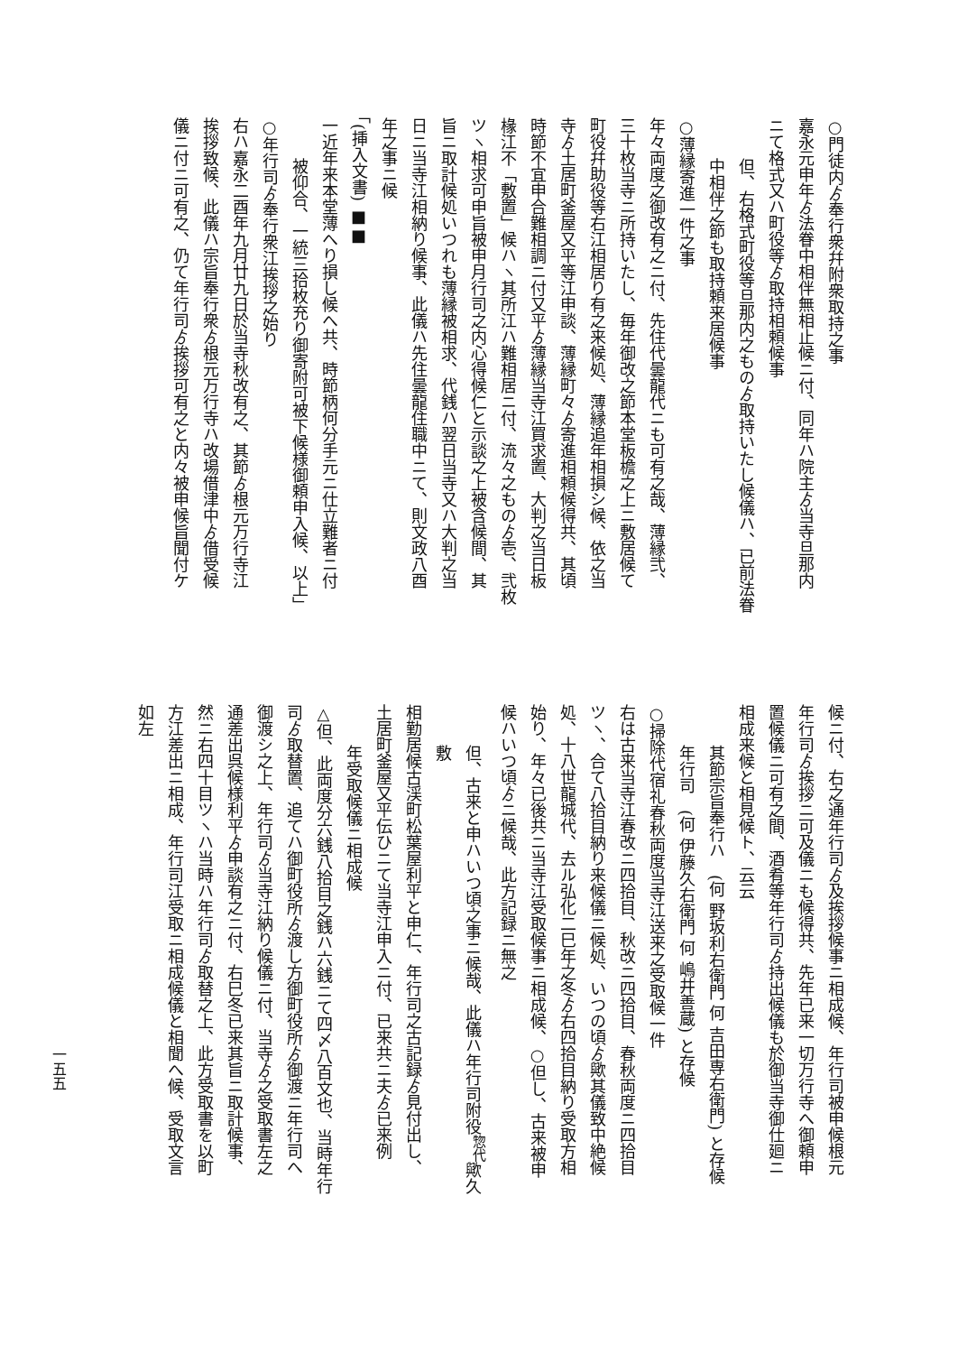○門徒内ゟ奉行衆幷附衆取持之事
嘉永元申年ゟ法眷中相伴無相止候ニ付、同年ハ院主ゟ当寺旦那内
ニて格式又ハ町役等ゟ取持相頼候事
但、右格式町役等旦那内之ものゟ取持いたし候儀ハ、已前法眷
中相伴之節も取持頼来居候事
○薄縁寄進一件之事
年々両度之御改有之ニ付、先住代曇龍代ニも可有之哉、薄縁弐、
三十枚当寺ニ所持いたし、毎年御改之節本堂板檐之上ニ敷居候て
町役幷助役等右江相居り有之来候処、薄縁追年相損シ候、依之当
寺ゟ土居町釜屋又平等江申談、薄縁町々ゟ寄進相頼候得共、其頃
時節不宜申合難相調ニ付又平ゟ薄縁当寺江買求置、大判之当日板
椽江不「敷置」候ハヽ其所江ハ難相居ニ付、流々之ものゟ壱、弐枚
ツヽ相求可申旨被申月行司之内心得候仁と示談之上被含候間、其
旨ニ取計候処いつれも薄縁被相求、代銭ハ翌日当寺又ハ大判之当
日ニ当寺江相納り候事、此儀ハ先住曇龍住職中ニて、則文政八酉
年之事ニ候
「(挿入文書) ■■
一近年来本堂薄へり損し候へ共、時節柄何分手元ニ仕立難者ニ付
被仰合、一統三拾枚充り御寄附可被下候様御頼申入候、以上」
○年行司ゟ奉行衆江挨拶之始り
右ハ嘉永二酉年九月廿九日於当寺秋改有之、其節ゟ根元万行寺江
挨拶致候、此儀ハ宗旨奉行衆ゟ根元万行寺ハ改場借津中ゟ借受候
儀ニ付ニ可有之、仍て年行司ゟ挨拶可有之と内々被申候旨聞付ケ
候ニ付、右之通年行司ゟ及挨拶候事ニ相成候、年行司被申候根元
年行司ゟ挨拶ニ可及儀ニも候得共、先年已来一切万行寺へ御頼申
置候儀ニ可有之間、酒肴等年行司ゟ持出候儀も於御当寺御仕廻ニ
相成来候と相見候ト、云云
其節宗旨奉行ハ　(何 野坂利右衛門 何 吉田専右衛門) と存候
年行司　(何 伊藤久右衛門 何 嶋井善蔵) と存候
○掃除代宿礼春秋両度当寺江送来之受取候一件
右は古来当寺江春改ニ四拾目、秋改ニ四拾目、春秋両度ニ四拾目
ツヽ、合て八拾目納り来候儀ニ候処、いつの頃ゟ歟其儀致中絶候
処、十八世龍城代、去ル弘化二巳年之冬ゟ右四拾目納り受取方相
始り、年々已後共ニ当寺江受取候事ニ相成候、○但し、古来被申
候ハいつ頃ゟニ候哉、此方記録ニ無之
但、古来と申ハいつ頃之事ニ候哉、此儀ハ年行司附役<sup>惣代</sup>歟久敷
相勤居候古渓町松葉屋利平と申仁、年行司之古記録ゟ見付出し、
土居町釜屋又平伝ひニて当寺江申入ニ付、已来共ニ夫ゟ已来例
年受取候儀ニ相成候
△但、此両度分六銭八拾目之銭ハ六銭ニて四〆八百文也、当時年行
司ゟ取替置、追てハ御町役所ゟ渡し方御町役所ゟ御渡ニ年行司へ
御渡シ之上、年行司ゟ当寺江納り候儀ニ付、当寺ゟ之受取書左之
通差出呉候様利平ゟ申談有之ニ付、右巳冬已来其旨ニ取計候事、
然ニ右四十目ツヽハ当時ハ年行司ゟ取替之上、此方受取書を以町
方江差出ニ相成、年行司江受取ニ相成候儀と相聞へ候、受取文言
如左
一五五